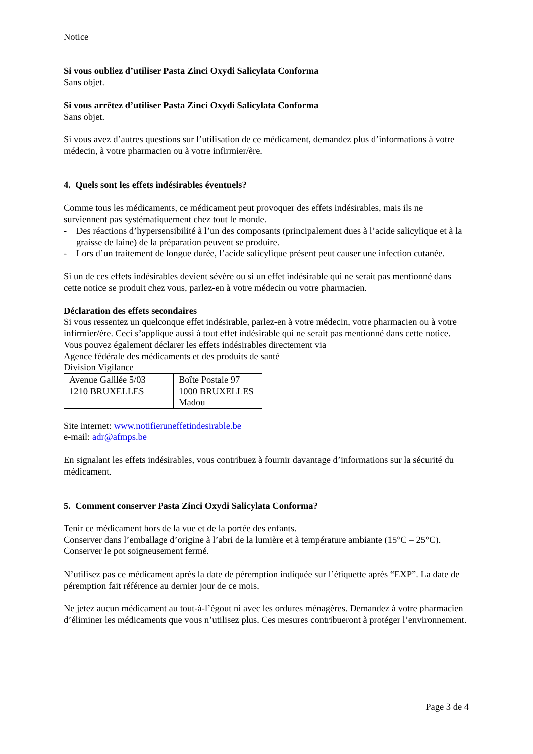Notice
Si vous oubliez d’utiliser Pasta Zinci Oxydi Salicylata Conforma
Sans objet.
Si vous arrêtez d’utiliser Pasta Zinci Oxydi Salicylata Conforma
Sans objet.
Si vous avez d’autres questions sur l’utilisation de ce médicament, demandez plus d’informations à votre médecin, à votre pharmacien ou à votre infirmier/ère.
4. Quels sont les effets indésirables éventuels?
Comme tous les médicaments, ce médicament peut provoquer des effets indésirables, mais ils ne surviennent pas systématiquement chez tout le monde.
- Des réactions d’hypersensibilité à l’un des composants (principalement dues à l’acide salicylique et à la graisse de laine) de la préparation peuvent se produire.
- Lors d’un traitement de longue durée, l’acide salicylique présent peut causer une infection cutanée.
Si un de ces effets indésirables devient sévère ou si un effet indésirable qui ne serait pas mentionné dans cette notice se produit chez vous, parlez-en à votre médecin ou votre pharmacien.
Déclaration des effets secondaires
Si vous ressentez un quelconque effet indésirable, parlez-en à votre médecin, votre pharmacien ou à votre infirmier/ère. Ceci s’applique aussi à tout effet indésirable qui ne serait pas mentionné dans cette notice. Vous pouvez également déclarer les effets indésirables directement via
Agence fédérale des médicaments et des produits de santé
Division Vigilance
| Avenue Galilée 5/03 1210 BRUXELLES | Boîte Postale 97 1000 BRUXELLES Madou |
Site internet: www.notifieruneffetindesirable.be
e-mail: adr@afmps.be
En signalant les effets indésirables, vous contribuez à fournir davantage d’informations sur la sécurité du médicament.
5. Comment conserver Pasta Zinci Oxydi Salicylata Conforma?
Tenir ce médicament hors de la vue et de la portée des enfants.
Conserver dans l’emballage d’origine à l’abri de la lumière et à température ambiante (15°C – 25°C).
Conserver le pot soigneusement fermé.
N’utilisez pas ce médicament après la date de péremption indiquée sur l’étiquette après “EXP”. La date de péremption fait référence au dernier jour de ce mois.
Ne jetez aucun médicament au tout-à-l’égout ni avec les ordures ménagères. Demandez à votre pharmacien d’éliminer les médicaments que vous n’utilisez plus. Ces mesures contribueront à protéger l’environnement.
Page 3 de 4